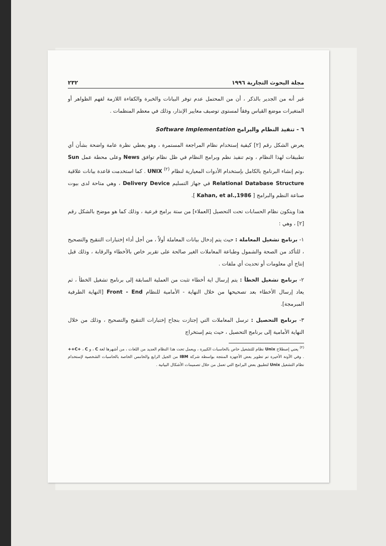مجلة البحوث التجارية ١٩٩٦ ٢٣٢
غير أنه من الجدير بالذكر ، أن من المحتمل عدم توفر البيانات والخبرة والكفاءة اللازمة لفهم الظواهر أو المتغيرات موضع القياس وفقاً لمستوى توصيف معايير الإنذار، وذلك في معظم المنظمات .
٦ - تنفيذ النظام والبرامج Software Implementation
يعرض الشكل رقم [٢] كيفية إستخدام نظام المراجعة المستمرة ، وهو يعطي نظرة عامة واضحة بشأن أي تطبيقات لهذا النظام ، وتم تنفيذ نظم وبرامج النظام في ظل نظام توافق News وعلى محطة عمل Sun ،وتم إنشاء البرنامج بالكامل بإستخدام الأدوات المعيارية لنظام <sup>(٢)</sup> UNIX . كما استخدمت قاعدة بيانات علاقية Relational Database Structure في جهاز التسليم Delivery Device ، وهي متاحة لدى بيوت صناعة النظم والبرامج [ Kahan, et al.,1986 ].
هذا ويتكون نظام الحسابات تحت التحصيل [العملاء] من ستة برامج فرعية ، وذلك كما هو موضح بالشكل رقم [٢] ، وهي :
١- برنامج تشغيل المعاملة : حيث يتم إدخال بيانات المعاملة أولاً ، من أجل أداء إختبارات التنقيح والتصحيح ، للتأكد من الصحة والشمول وطباعة المعاملات الغير صالحة على تقرير خاص بالأخطاء والرقابة ، وذلك قبل إنتاج أي معلومات أو تحديث أي ملفات .
٢- برنامج تشغيل الخطأ : يتم إرسال اية أخطاء تثبت من العملية السابقة إلى برنامج تشغيل الخطأ ، ثم يعاد إرسال الأخطاء بعد تصحيحها من خلال النهاية - الأمامية للنظام Front - End [النهاية الطرفية المبرمجة].
٣- برنامج التحصيل : ترسل المعاملات التي إجتازت بنجاح إختبارات التنقيح والتصحيح ، وذلك من خلال النهاية الأمامية إلى برنامج التحصيل ، حيث يتم إستخراج
<sup>(٢)</sup> يعني إصطلاح Unix نظام للتشغيل خاص بالحاسبات الكبيرة ، ويعمل تحت هذا النظام العديد من اللغات ، من أشهرها لغة C ، و C+ ، C++ . وفي الآونة الأخيرة تم تطوير بعض الأجهزة المنتجة بواسطة شركة IBM من الجيل الرابع والخامس الخاصة بالحاسبات الشخصية لإستخدام نظام التشغيل Unix لتطبيق بعض البرامج التي تعمل من خلال تصميمات الأشكال البيانية .